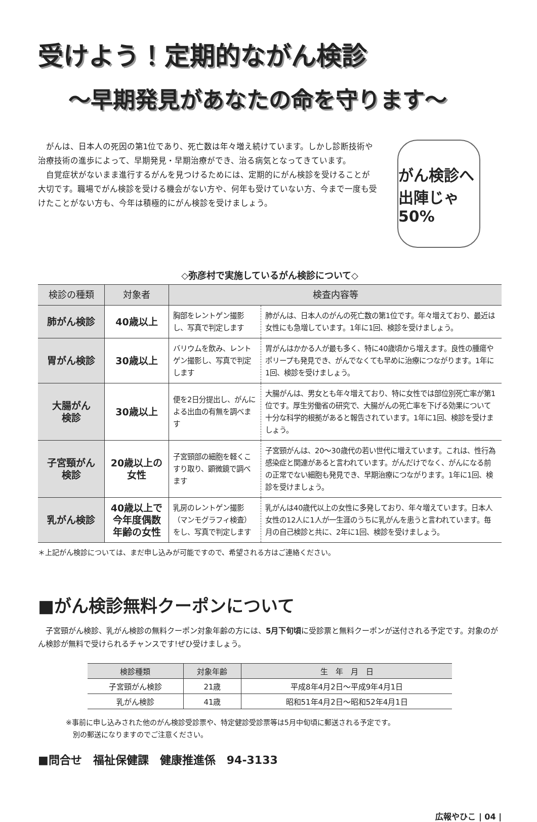受けよう！定期的ながん検診
〜早期発見があなたの命を守ります〜
がんは、日本人の死因の第1位であり、死亡数は年々増え続けています。しかし診断技術や治療技術の進歩によって、早期発見・早期治療ができ、治る病気となってきています。
自覚症状がないまま進行するがんを見つけるためには、定期的にがん検診を受けることが大切です。職場でがん検診を受ける機会がない方や、何年も受けていない方、今まで一度も受けたことがない方も、今年は積極的にがん検診を受けましょう。
がん検診へ 出陣じゃ 50%
◇弥彦村で実施しているがん検診について◇
| 検診の種類 | 対象者 | 検査内容等 | |
| --- | --- | --- | --- |
| 肺がん検診 | 40歳以上 | 胸部をレントゲン撮影し、写真で判定します | 肺がんは、日本人のがんの死亡数の第1位です。年々増えており、最近は女性にも急増しています。1年に1回、検診を受けましょう。 |
| 胃がん検診 | 30歳以上 | バリウムを飲み、レントゲン撮影し、写真で判定します | 胃がんはかかる人が最も多く、特に40歳頃から増えます。良性の腫瘍やポリープも発見でき、がんでなくても早めに治療につながります。1年に1回、検診を受けましょう。 |
| 大腸がん 検診 | 30歳以上 | 便を2日分提出し、がんによる出血の有無を調べます | 大腸がんは、男女とも年々増えており、特に女性では部位別死亡率が第1位です。厚生労働省の研究で、大腸がんの死亡率を下げる効果について十分な科学的根拠があると報告されています。1年に1回、検診を受けましょう。 |
| 子宮頸がん 検診 | 20歳以上の 女性 | 子宮頸部の細胞を軽くこすり取り、顕微鏡で調べます | 子宮頸がんは、20〜30歳代の若い世代に増えています。これは、性行為感染症と関連があると言われています。がんだけでなく、がんになる前の正常でない細胞も発見でき、早期治療につながります。1年に1回、検診を受けましょう。 |
| 乳がん検診 | 40歳以上で 今年度偶数 年齢の女性 | 乳房のレントゲン撮影（マンモグラフィ検査）をし、写真で判定します | 乳がんは40歳代以上の女性に多発しており、年々増えています。日本人女性の12人に1人が一生涯のうちに乳がんを患うと言われています。毎月の自己検診と共に、2年に1回、検診を受けましょう。 |
＊上記がん検診については、まだ申し込みが可能ですので、希望される方はご連絡ください。
■がん検診無料クーポンについて
子宮頸がん検診、乳がん検診の無料クーポン対象年齢の方には、5月下旬頃に受診票と無料クーポンが送付される予定です。対象のがん検診が無料で受けられるチャンスです!ぜひ受けましょう。
| 検診種類 | 対象年齢 | 生 年 月 日 |
| --- | --- | --- |
| 子宮頸がん検診 | 21歳 | 平成8年4月2日〜平成9年4月1日 |
| 乳がん検診 | 41歳 | 昭和51年4月2日〜昭和52年4月1日 |
※事前に申し込みされた他のがん検診受診票や、特定健診受診票等は5月中旬頃に郵送される予定です。
　別の郵送になりますのでご注意ください。
■問合せ　福祉保健課　健康推進係　94-3133
広報やひこ | 04 |